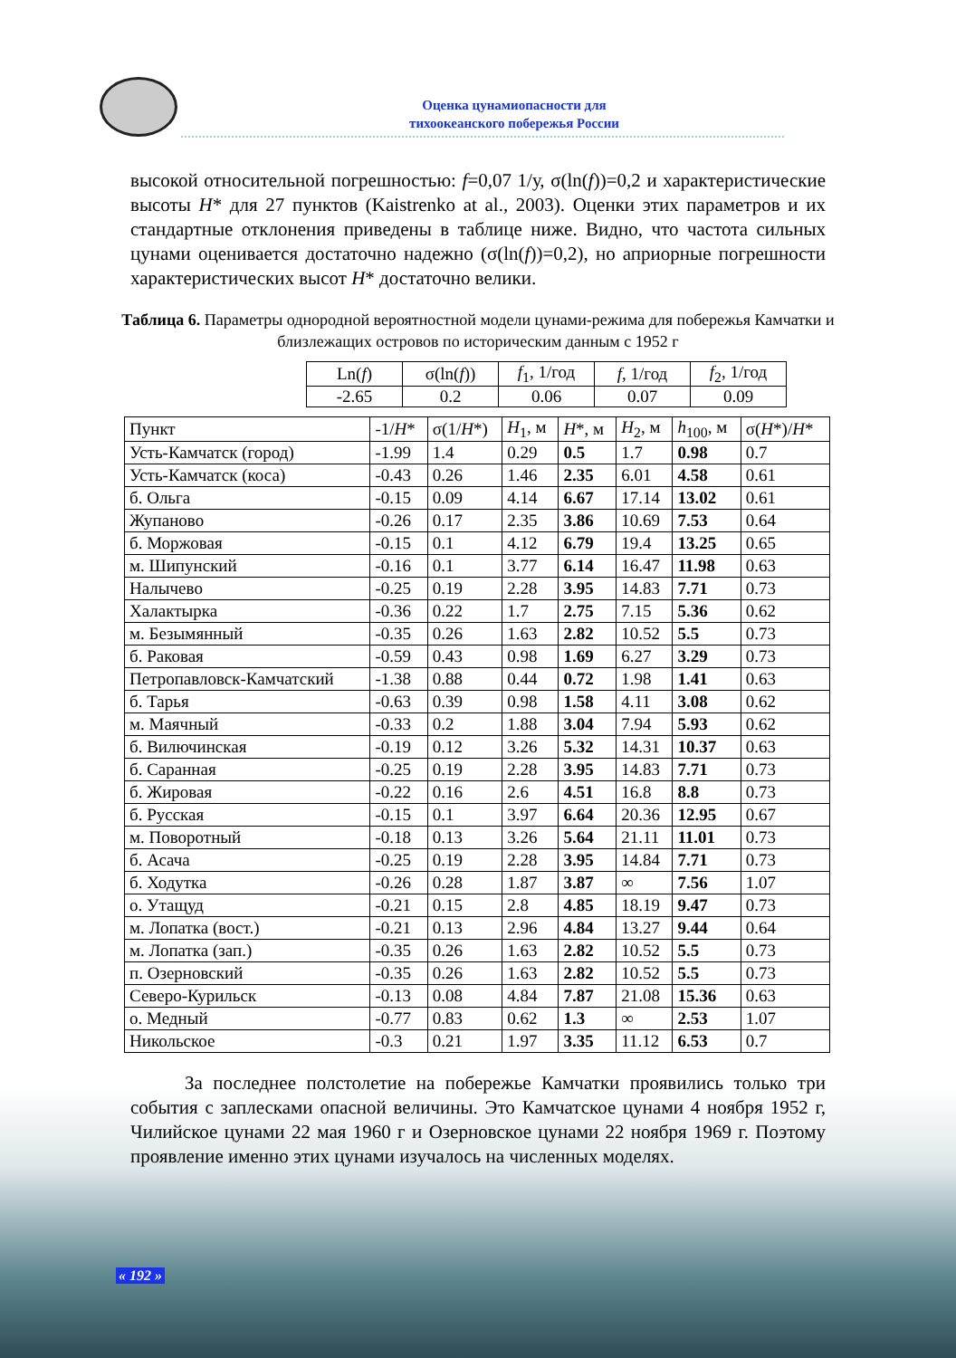Оценка цунамиопасности для
тихоокеанского побережья России
высокой относительной погрешностью: f=0,07 1/у, σ(ln(f))=0,2 и характеристические высоты H* для 27 пунктов (Kaistrenko at al., 2003). Оценки этих параметров и их стандартные отклонения приведены в таблице ниже. Видно, что частота сильных цунами оценивается достаточно надежно (σ(ln(f))=0,2), но априорные погрешности характеристических высот H* достаточно велики.
Таблица 6. Параметры однородной вероятностной модели цунами-режима для побережья Камчатки и близлежащих островов по историческим данным с 1952 г
| Ln( f ) | σ(ln( f )) | f<sub>1</sub>, 1/год | f , 1/год | f<sub>2</sub>, 1/год |
| --- | --- | --- | --- | --- |
| -2.65 | 0.2 | 0.06 | 0.07 | 0.09 |
| Пункт | -1/ H * | σ(1/ H *) | H<sub>1</sub>, м | H *, м | H<sub>2</sub>, м | h<sub>100</sub>, м | σ( H *)/ H * |
| --- | --- | --- | --- | --- | --- | --- | --- |
| Усть-Камчатск (город) | -1.99 | 1.4 | 0.29 | 0.5 | 1.7 | 0.98 | 0.7 |
| Усть-Камчатск (коса) | -0.43 | 0.26 | 1.46 | 2.35 | 6.01 | 4.58 | 0.61 |
| б. Ольга | -0.15 | 0.09 | 4.14 | 6.67 | 17.14 | 13.02 | 0.61 |
| Жупаново | -0.26 | 0.17 | 2.35 | 3.86 | 10.69 | 7.53 | 0.64 |
| б. Моржовая | -0.15 | 0.1 | 4.12 | 6.79 | 19.4 | 13.25 | 0.65 |
| м. Шипунский | -0.16 | 0.1 | 3.77 | 6.14 | 16.47 | 11.98 | 0.63 |
| Налычево | -0.25 | 0.19 | 2.28 | 3.95 | 14.83 | 7.71 | 0.73 |
| Халактырка | -0.36 | 0.22 | 1.7 | 2.75 | 7.15 | 5.36 | 0.62 |
| м. Безымянный | -0.35 | 0.26 | 1.63 | 2.82 | 10.52 | 5.5 | 0.73 |
| б. Раковая | -0.59 | 0.43 | 0.98 | 1.69 | 6.27 | 3.29 | 0.73 |
| Петропавловск-Камчатский | -1.38 | 0.88 | 0.44 | 0.72 | 1.98 | 1.41 | 0.63 |
| б. Тарья | -0.63 | 0.39 | 0.98 | 1.58 | 4.11 | 3.08 | 0.62 |
| м. Маячный | -0.33 | 0.2 | 1.88 | 3.04 | 7.94 | 5.93 | 0.62 |
| б. Вилючинская | -0.19 | 0.12 | 3.26 | 5.32 | 14.31 | 10.37 | 0.63 |
| б. Саранная | -0.25 | 0.19 | 2.28 | 3.95 | 14.83 | 7.71 | 0.73 |
| б. Жировая | -0.22 | 0.16 | 2.6 | 4.51 | 16.8 | 8.8 | 0.73 |
| б. Русская | -0.15 | 0.1 | 3.97 | 6.64 | 20.36 | 12.95 | 0.67 |
| м. Поворотный | -0.18 | 0.13 | 3.26 | 5.64 | 21.11 | 11.01 | 0.73 |
| б. Асача | -0.25 | 0.19 | 2.28 | 3.95 | 14.84 | 7.71 | 0.73 |
| б. Ходутка | -0.26 | 0.28 | 1.87 | 3.87 | ∞ | 7.56 | 1.07 |
| о. Утащуд | -0.21 | 0.15 | 2.8 | 4.85 | 18.19 | 9.47 | 0.73 |
| м. Лопатка (вост.) | -0.21 | 0.13 | 2.96 | 4.84 | 13.27 | 9.44 | 0.64 |
| м. Лопатка (зап.) | -0.35 | 0.26 | 1.63 | 2.82 | 10.52 | 5.5 | 0.73 |
| п. Озерновский | -0.35 | 0.26 | 1.63 | 2.82 | 10.52 | 5.5 | 0.73 |
| Северо-Курильск | -0.13 | 0.08 | 4.84 | 7.87 | 21.08 | 15.36 | 0.63 |
| о. Медный | -0.77 | 0.83 | 0.62 | 1.3 | ∞ | 2.53 | 1.07 |
| Никольское | -0.3 | 0.21 | 1.97 | 3.35 | 11.12 | 6.53 | 0.7 |
За последнее полстолетие на побережье Камчатки проявились только три события с заплесками опасной величины. Это Камчатское цунами 4 ноября 1952 г, Чилийское цунами 22 мая 1960 г и Озерновское цунами 22 ноября 1969 г. Поэтому проявление именно этих цунами изучалось на численных моделях.
« 192 »